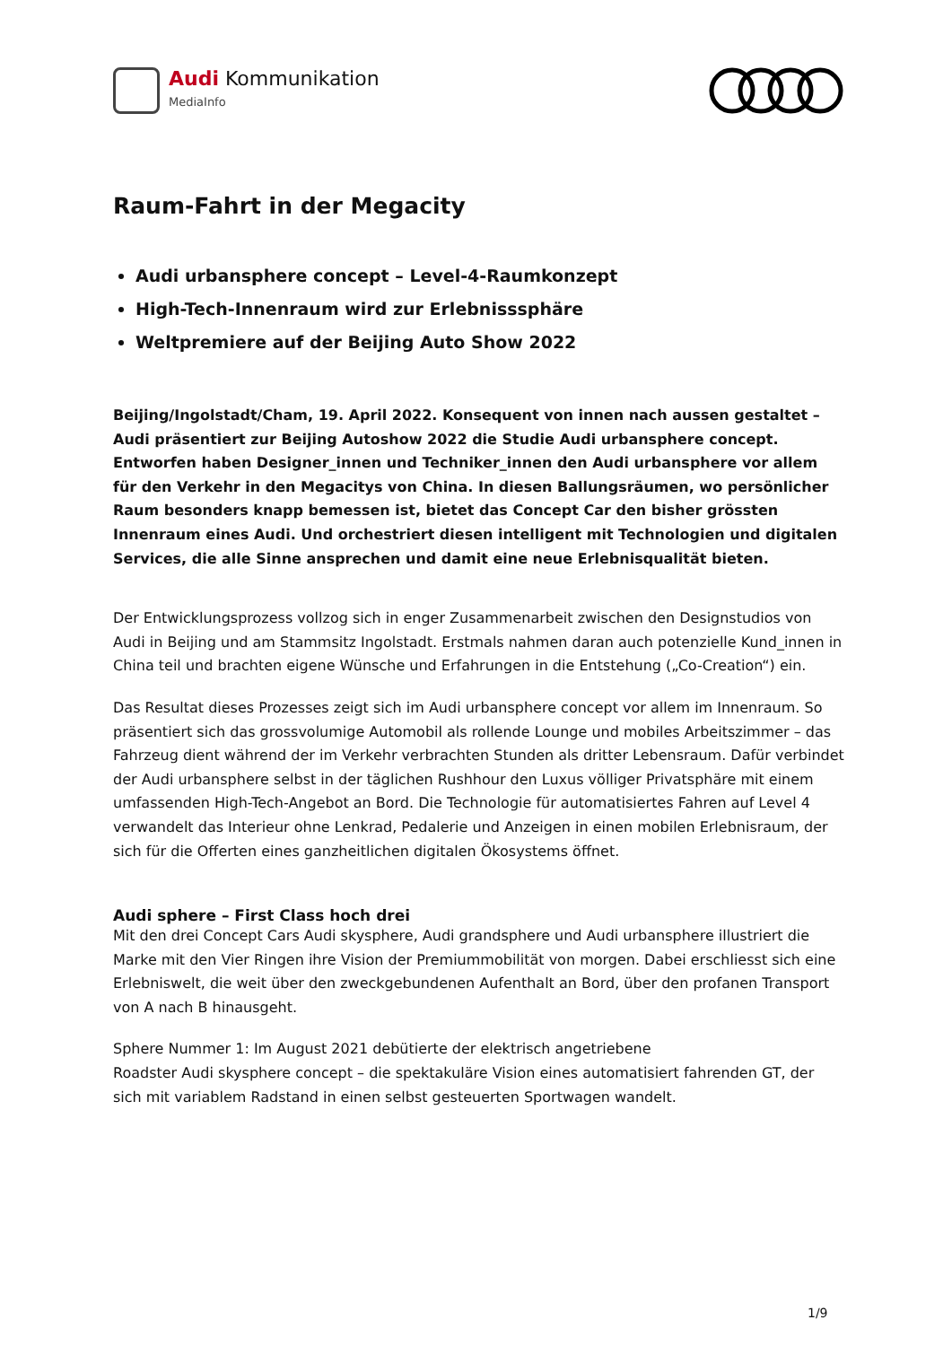Audi Kommunikation
MediaInfo
Raum-Fahrt in der Megacity
Audi urbansphere concept – Level-4-Raumkonzept
High-Tech-Innenraum wird zur Erlebnisssphäre
Weltpremiere auf der Beijing Auto Show 2022
Beijing/Ingolstadt/Cham, 19. April 2022. Konsequent von innen nach aussen gestaltet – Audi präsentiert zur Beijing Autoshow 2022 die Studie Audi urbansphere concept. Entworfen haben Designer_innen und Techniker_innen den Audi urbansphere vor allem für den Verkehr in den Megacitys von China. In diesen Ballungsräumen, wo persönlicher Raum besonders knapp bemessen ist, bietet das Concept Car den bisher grössten Innenraum eines Audi. Und orchestriert diesen intelligent mit Technologien und digitalen Services, die alle Sinne ansprechen und damit eine neue Erlebnisqualität bieten.
Der Entwicklungsprozess vollzog sich in enger Zusammenarbeit zwischen den Designstudios von Audi in Beijing und am Stammsitz Ingolstadt. Erstmals nahmen daran auch potenzielle Kund_innen in China teil und brachten eigene Wünsche und Erfahrungen in die Entstehung („Co-Creation“) ein.
Das Resultat dieses Prozesses zeigt sich im Audi urbansphere concept vor allem im Innenraum. So präsentiert sich das grossvolumige Automobil als rollende Lounge und mobiles Arbeitszimmer – das Fahrzeug dient während der im Verkehr verbrachten Stunden als dritter Lebensraum. Dafür verbindet der Audi urbansphere selbst in der täglichen Rushhour den Luxus völliger Privatsphäre mit einem umfassenden High-Tech-Angebot an Bord. Die Technologie für automatisiertes Fahren auf Level 4 verwandelt das Interieur ohne Lenkrad, Pedalerie und Anzeigen in einen mobilen Erlebnisraum, der sich für die Offerten eines ganzheitlichen digitalen Ökosystems öffnet.
Audi sphere – First Class hoch drei
Mit den drei Concept Cars Audi skysphere, Audi grandsphere und Audi urbansphere illustriert die Marke mit den Vier Ringen ihre Vision der Premiummobilität von morgen. Dabei erschliesst sich eine Erlebniswelt, die weit über den zweckgebundenen Aufenthalt an Bord, über den profanen Transport von A nach B hinausgeht.
Sphere Nummer 1: Im August 2021 debütierte der elektrisch angetriebene
Roadster Audi skysphere concept – die spektakuläre Vision eines automatisiert fahrenden GT, der sich mit variablem Radstand in einen selbst gesteuerten Sportwagen wandelt.
1/9